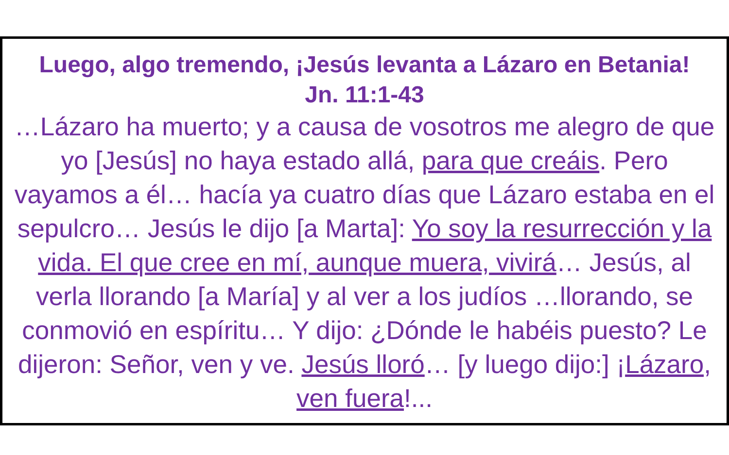Luego, algo tremendo, ¡Jesús levanta a Lázaro en Betania!
Jn. 11:1-43
…Lázaro ha muerto; y a causa de vosotros me alegro de que yo [Jesús] no haya estado allá, para que creáis. Pero vayamos a él… hacía ya cuatro días que Lázaro estaba en el sepulcro… Jesús le dijo [a Marta]: Yo soy la resurrección y la vida. El que cree en mí, aunque muera, vivirá… Jesús, al verla llorando [a María] y al ver a los judíos …llorando, se conmovió en espíritu… Y dijo: ¿Dónde le habéis puesto? Le dijeron: Señor, ven y ve. Jesús lloró… [y luego dijo:] ¡Lázaro, ven fuera!...